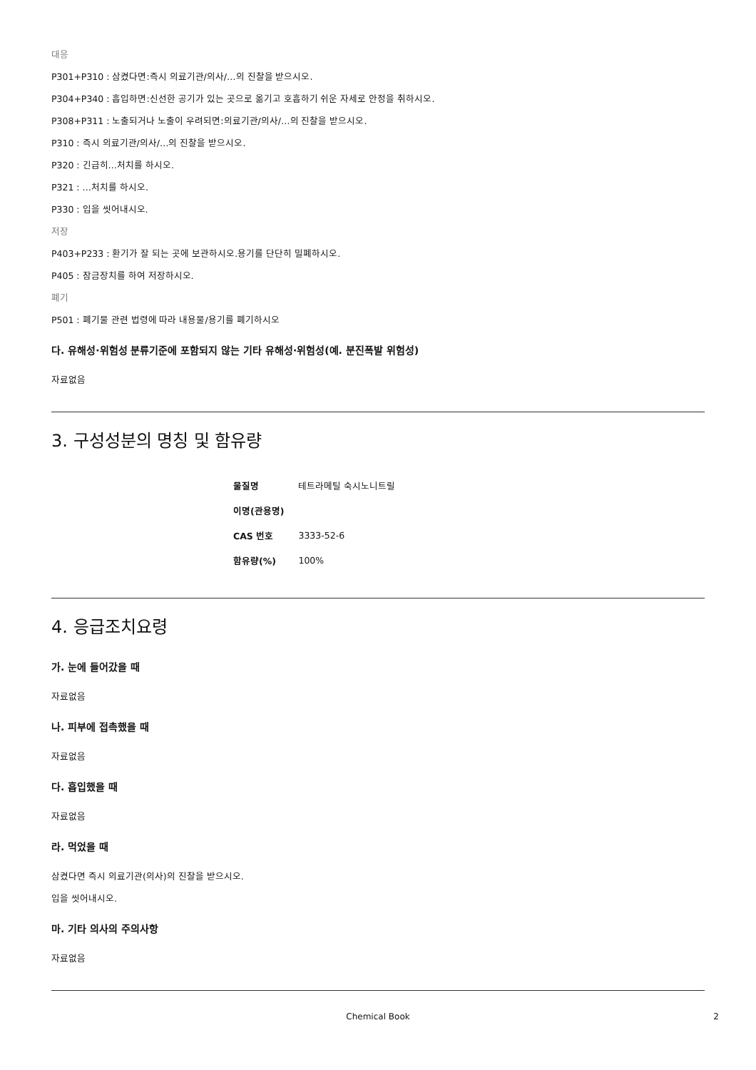대응
P301+P310 : 삼켰다면:즉시 의료기관/의사/…의 진찰을 받으시오.
P304+P340 : 흡입하면:신선한 공기가 있는 곳으로 옮기고 호흡하기 쉬운 자세로 안정을 취하시오.
P308+P311 : 노출되거나 노출이 우려되면:의료기관/의사/…의 진찰을 받으시오.
P310 : 즉시 의료기관/의사/…의 진찰을 받으시오.
P320 : 긴급히…처치를 하시오.
P321 : …처치를 하시오.
P330 : 입을 씻어내시오.
저장
P403+P233 : 환기가 잘 되는 곳에 보관하시오.용기를 단단히 밀폐하시오.
P405 : 잠금장치를 하여 저장하시오.
폐기
P501 : 폐기물 관련 법령에 따라 내용물/용기를 폐기하시오
다. 유해성·위험성 분류기준에 포함되지 않는 기타 유해성·위험성(예. 분진폭발 위험성)
자료없음
3. 구성성분의 명칭 및 함유량
| 물질명 | 테트라메틸 숙시노니트릴 |
| 이명(관용명) | |
| CAS 번호 | 3333-52-6 |
| 함유량(%) | 100% |
4. 응급조치요령
가. 눈에 들어갔을 때
자료없음
나. 피부에 접촉했을 때
자료없음
다. 흡입했을 때
자료없음
라. 먹었을 때
삼켰다면 즉시 의료기관(의사)의 진찰을 받으시오.
입을 씻어내시오.
마. 기타 의사의 주의사항
자료없음
Chemical Book 2